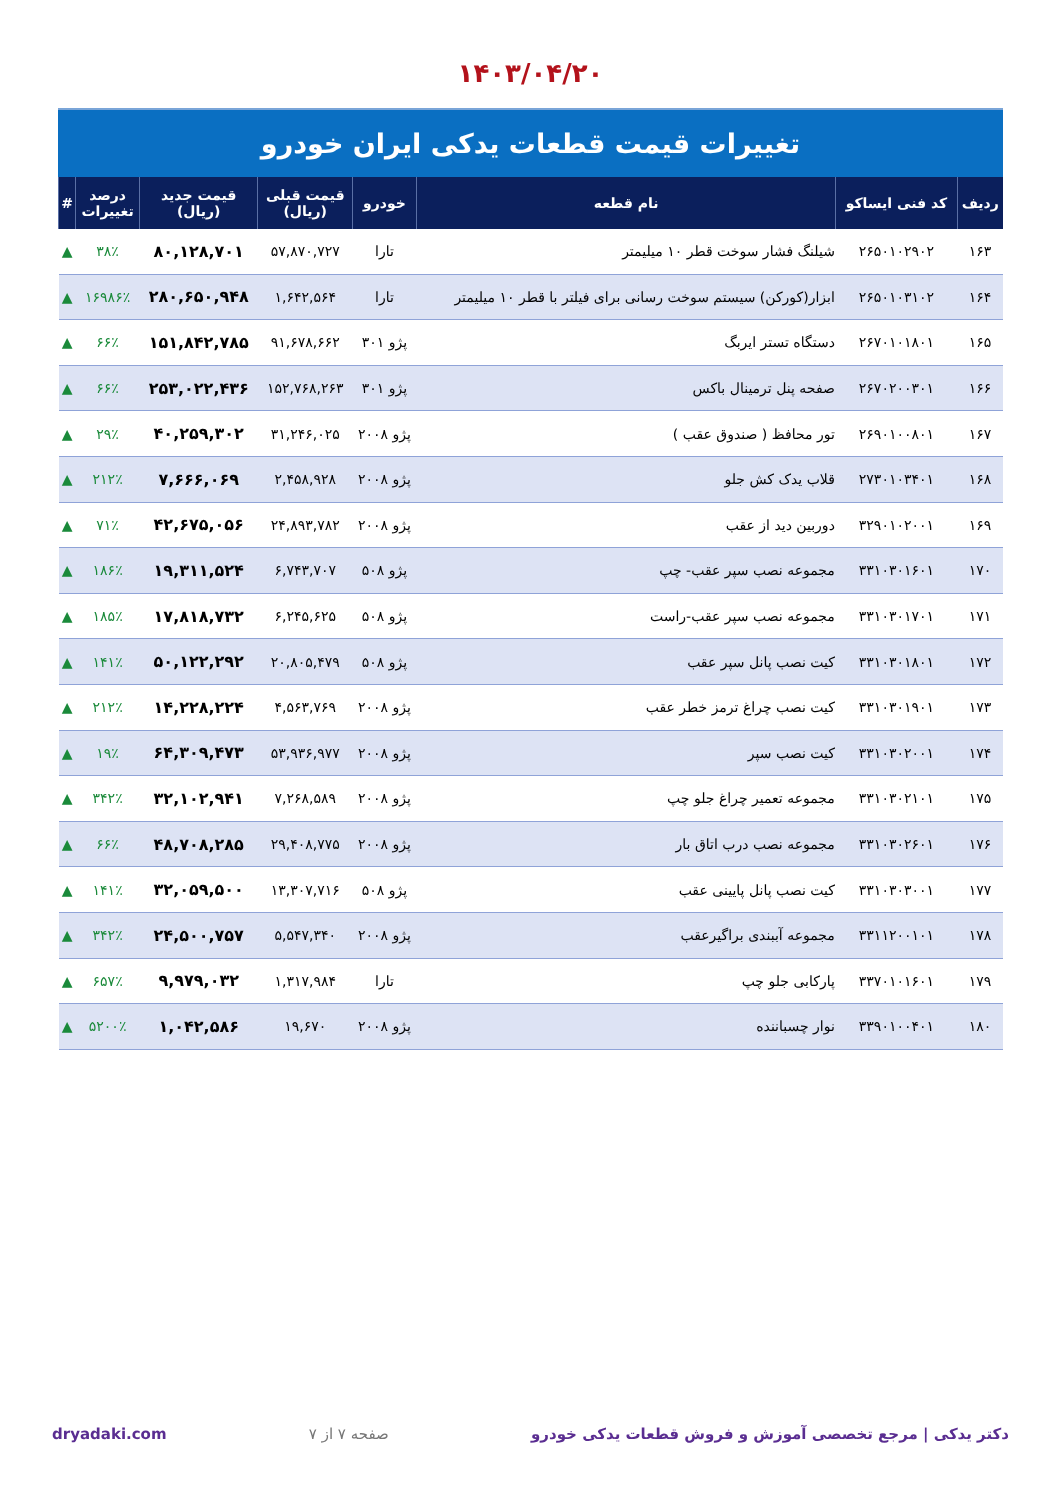۱۴۰۳/۰۴/۲۰
تغییرات قیمت قطعات یدکی ایران خودرو
| ردیف | کد فنی ایساکو | نام قطعه | خودرو | قیمت قبلی (ریال) | قیمت جدید (ریال) | درصد تغییرات | # |
| --- | --- | --- | --- | --- | --- | --- | --- |
| ۱۶۳ | ۲۶۵۰۱۰۲۹۰۲ | شیلنگ فشار سوخت قطر ۱۰ میلیمتر | تارا | ۵۷,۸۷۰,۷۲۷ | ۸۰,۱۲۸,۷۰۱ | ۳۸٪ | ▲ |
| ۱۶۴ | ۲۶۵۰۱۰۳۱۰۲ | ابزار(کورکن) سیستم سوخت رسانی برای فیلتر با قطر ۱۰ میلیمتر | تارا | ۱,۶۴۲,۵۶۴ | ۲۸۰,۶۵۰,۹۴۸ | ۱۶۹۸۶٪ | ▲ |
| ۱۶۵ | ۲۶۷۰۱۰۱۸۰۱ | دستگاه تستر ایربگ | پژو ۳۰۱ | ۹۱,۶۷۸,۶۶۲ | ۱۵۱,۸۴۲,۷۸۵ | ۶۶٪ | ▲ |
| ۱۶۶ | ۲۶۷۰۲۰۰۳۰۱ | صفحه پنل ترمینال باکس | پژو ۳۰۱ | ۱۵۲,۷۶۸,۲۶۳ | ۲۵۳,۰۲۲,۴۳۶ | ۶۶٪ | ▲ |
| ۱۶۷ | ۲۶۹۰۱۰۰۸۰۱ | تور محافظ ( صندوق عقب ) | پژو ۲۰۰۸ | ۳۱,۲۴۶,۰۲۵ | ۴۰,۲۵۹,۳۰۲ | ۲۹٪ | ▲ |
| ۱۶۸ | ۲۷۳۰۱۰۳۴۰۱ | قلاب یدک کش جلو | پژو ۲۰۰۸ | ۲,۴۵۸,۹۲۸ | ۷,۶۶۶,۰۶۹ | ۲۱۲٪ | ▲ |
| ۱۶۹ | ۳۲۹۰۱۰۲۰۰۱ | دوربین دید از عقب | پژو ۲۰۰۸ | ۲۴,۸۹۳,۷۸۲ | ۴۲,۶۷۵,۰۵۶ | ۷۱٪ | ▲ |
| ۱۷۰ | ۳۳۱۰۳۰۱۶۰۱ | مجموعه نصب سپر عقب- چپ | پژو ۵۰۸ | ۶,۷۴۳,۷۰۷ | ۱۹,۳۱۱,۵۲۴ | ۱۸۶٪ | ▲ |
| ۱۷۱ | ۳۳۱۰۳۰۱۷۰۱ | مجموعه نصب سپر عقب-راست | پژو ۵۰۸ | ۶,۲۴۵,۶۲۵ | ۱۷,۸۱۸,۷۳۲ | ۱۸۵٪ | ▲ |
| ۱۷۲ | ۳۳۱۰۳۰۱۸۰۱ | کیت نصب پانل سپر عقب | پژو ۵۰۸ | ۲۰,۸۰۵,۴۷۹ | ۵۰,۱۲۲,۲۹۲ | ۱۴۱٪ | ▲ |
| ۱۷۳ | ۳۳۱۰۳۰۱۹۰۱ | کیت نصب چراغ ترمز خطر عقب | پژو ۲۰۰۸ | ۴,۵۶۳,۷۶۹ | ۱۴,۲۲۸,۲۲۴ | ۲۱۲٪ | ▲ |
| ۱۷۴ | ۳۳۱۰۳۰۲۰۰۱ | کیت نصب سپر | پژو ۲۰۰۸ | ۵۳,۹۳۶,۹۷۷ | ۶۴,۳۰۹,۴۷۳ | ۱۹٪ | ▲ |
| ۱۷۵ | ۳۳۱۰۳۰۲۱۰۱ | مجموعه تعمیر چراغ جلو چپ | پژو ۲۰۰۸ | ۷,۲۶۸,۵۸۹ | ۳۲,۱۰۲,۹۴۱ | ۳۴۲٪ | ▲ |
| ۱۷۶ | ۳۳۱۰۳۰۲۶۰۱ | مجموعه نصب درب اتاق بار | پژو ۲۰۰۸ | ۲۹,۴۰۸,۷۷۵ | ۴۸,۷۰۸,۲۸۵ | ۶۶٪ | ▲ |
| ۱۷۷ | ۳۳۱۰۳۰۳۰۰۱ | کیت نصب پانل پایینی عقب | پژو ۵۰۸ | ۱۳,۳۰۷,۷۱۶ | ۳۲,۰۵۹,۵۰۰ | ۱۴۱٪ | ▲ |
| ۱۷۸ | ۳۳۱۱۲۰۰۱۰۱ | مجموعه آببندی براگیرعقب | پژو ۲۰۰۸ | ۵,۵۴۷,۳۴۰ | ۲۴,۵۰۰,۷۵۷ | ۳۴۲٪ | ▲ |
| ۱۷۹ | ۳۳۷۰۱۰۱۶۰۱ | پارکابی جلو چپ | تارا | ۱,۳۱۷,۹۸۴ | ۹,۹۷۹,۰۳۲ | ۶۵۷٪ | ▲ |
| ۱۸۰ | ۳۳۹۰۱۰۰۴۰۱ | نوار چسباننده | پژو ۲۰۰۸ | ۱۹,۶۷۰ | ۱,۰۴۲,۵۸۶ | ۵۲۰۰٪ | ▲ |
دکتر یدکی | مرجع تخصصی آموزش و فروش قطعات یدکی خودرو صفحه ۷ از ۷ dryadaki.com